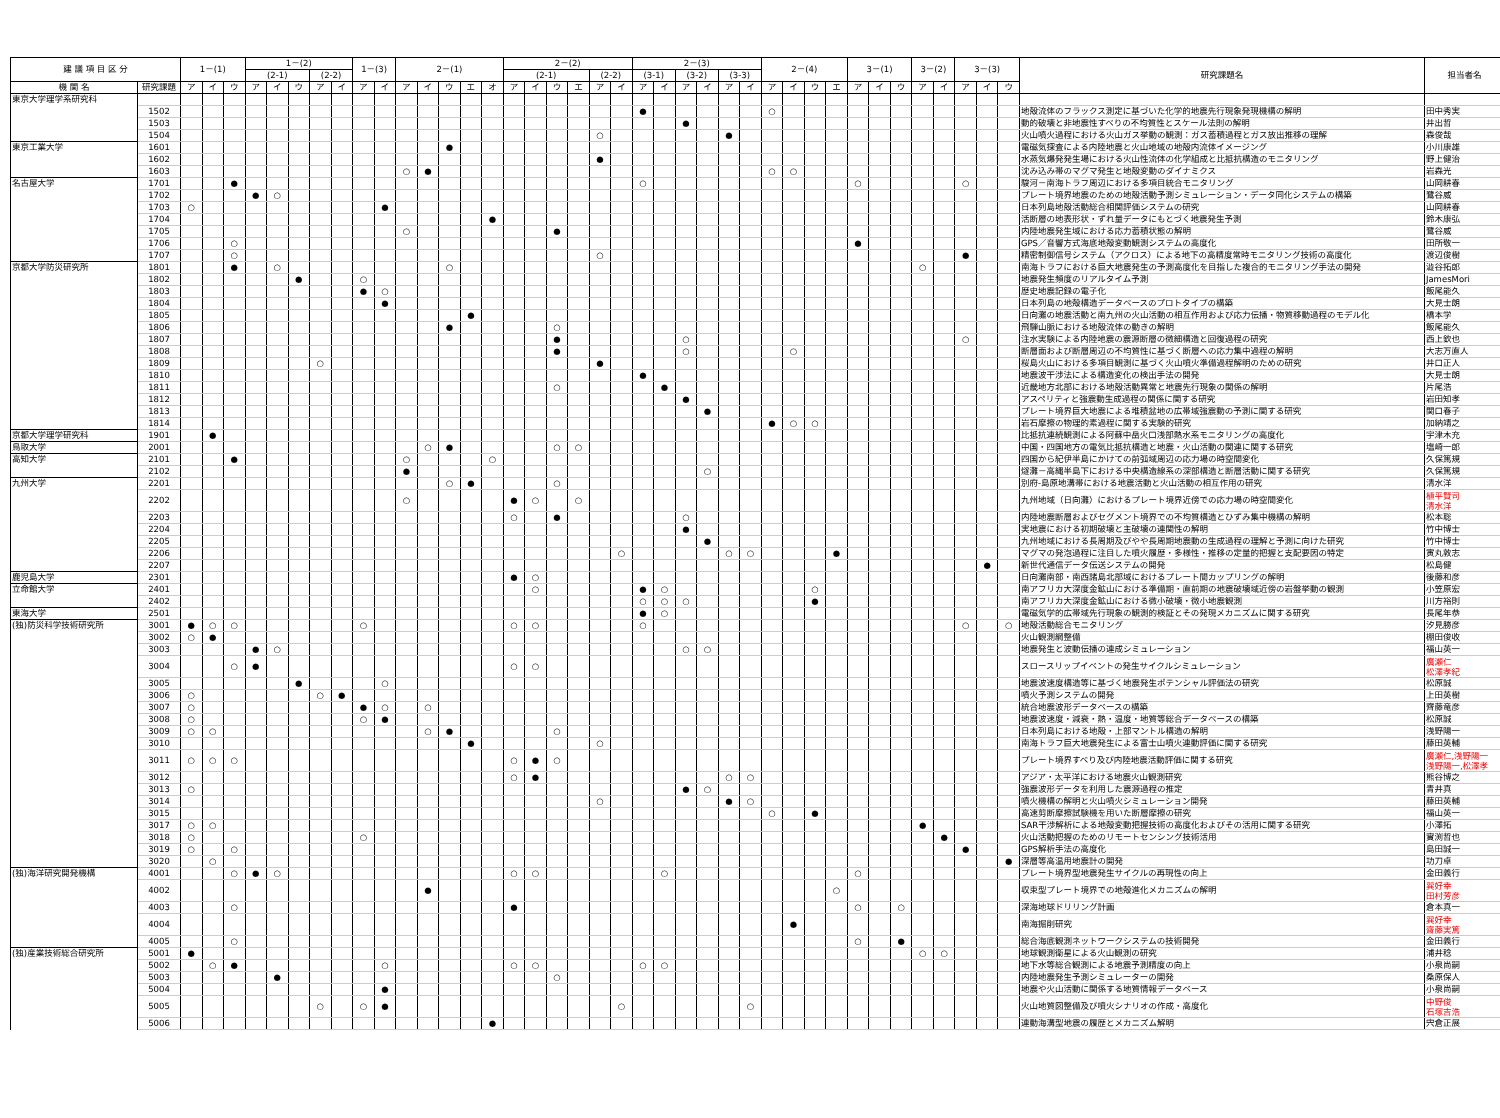| 建 議 項 目 区 分 | | 1－(1) | | | 1－(2) | | | | | 1－(3) | | 2－(1) | | | | | 2－(2) | | | | | | 2－(3) | | | | | | 2－(4) | | | | 3－(1) | | | 3－(2) | | 3－(3) | | | 研究課題名 | 担当者名 |
| --- | --- | --- | --- | --- | --- | --- | --- | --- | --- | --- | --- | --- | --- | --- | --- | --- | --- | --- | --- | --- | --- | --- | --- | --- | --- | --- | --- | --- | --- | --- | --- | --- | --- | --- | --- | --- | --- | --- | --- | --- | --- | --- |
| | | | | | (2-1) | | | (2-2) | | | | | | | | | (2-1) | | | | (2-2) | | (3-1) | | (3-2) | | (3-3) | | | | | | | | | | | | | | | |
| 機 関 名 | 研究課題 | ア | イ | ウ | ア | イ | ウ | ア | イ | ア | イ | ア | イ | ウ | エ | オ | ア | イ | ウ | エ | ア | イ | ア | イ | ア | イ | ア | イ | ア | イ | ウ | エ | ア | イ | ウ | ア | イ | ア | イ | ウ | | |
| 東京大学理学系研究科 | | | | | | | | | | | | | | | | | | | | | | | | | | | | | | | | | | | | | | | | | | |
| | 1502 | | | | | | | | | | | | | | | | | | | | | | ● | | | | | | ○ | | | | | | | | | | | | 地殻流体のフラックス測定に基づいた化学的地震先行現象発現機構の解明 | 田中秀実 |
| | 1503 | | | | | | | | | | | | | | | | | | | | | | | | ● | | | | | | | | | | | | | | | | 動的破壊と非地震性すべりの不均質性とスケール法則の解明 | 井出哲 |
| | 1504 | | | | | | | | | | | | | | | | | | | | ○ | | | | | | ● | | | | | | | | | | | | | | 火山噴火過程における火山ガス挙動の観測：ガス蓄積過程とガス放出推移の理解 | 森俊哉 |
| 東京工業大学 | 1601 | | | | | | | | | | | | | ● | | | | | | | | | | | | | | | | | | | | | | | | | | | 電磁気探査による内陸地震と火山地域の地殻内流体イメージング | 小川康雄 |
| | 1602 | | | | | | | | | | | | | | | | | | | | ● | | | | | | | | | | | | | | | | | | | | 水蒸気爆発発生場における火山性流体の化学組成と比抵抗構造のモニタリング | 野上健治 |
| | 1603 | | | | | | | | | | | ○ | ● | | | | | | | | | | | | | | | | ○ | ○ | | | | | | | | | | | 沈み込み帯のマグマ発生と地殻変動のダイナミクス | 岩森光 |
| 名古屋大学 | 1701 | | | ● | | | | | | | | | | | | | | | | | | | ○ | | | | | | | | | | ○ | | | | | ○ | | | 駿河－南海トラフ周辺における多項目統合モニタリング | 山岡耕春 |
| | 1702 | | | | ● | ○ | | | | | | | | | | | | | | | | | | | | | | | | | | | | | | | | | | | プレート境界地震のための地殻活動予測シミュレーション・データ同化システムの構築 | 鷺谷威 |
| | 1703 | ○ | | | | | | | | | ● | | | | | | | | | | | | | | | | | | | | | | | | | | | | | | 日本列島地殻活動総合相関評価システムの研究 | 山岡耕春 |
| | 1704 | | | | | | | | | | | | | | | ● | | | | | | | | | | | | | | | | | | | | | | | | | 活断層の地表形状・ずれ量データにもとづく地震発生予測 | 鈴木康弘 |
| | 1705 | | | | | | | | | | | ○ | | | | | | | ● | | | | | | | | | | | | | | | | | | | | | | 内陸地震発生域における応力蓄積状態の解明 | 鷺谷威 |
| | 1706 | | | ○ | | | | | | | | | | | | | | | | | | | | | | | | | | | | | ● | | | | | | | | GPS／音響方式海底地殻変動観測システムの高度化 | 田所敬一 |
| | 1707 | | | ○ | | | | | | | | | | | | | | | | | ○ | | | | | | | | | | | | | | | | | ● | | | 精密制御信号システム（アクロス）による地下の高精度常時モニタリング技術の高度化 | 渡辺俊樹 |
| 京都大学防災研究所 | 1801 | | | ● | | ○ | | | | | | | | ○ | | | | | | | | | | | | | | | | | | | | | | ○ | | | | | 南海トラフにおける巨大地震発生の予測高度化を目指した複合的モニタリング手法の開発 | 澁谷拓郎 |
| | 1802 | | | | | | ● | | | ○ | | | | | | | | | | | | | | | | | | | | | | | | | | | | | | | 地震発生頻度のリアルタイム予測 | JamesMori |
| | 1803 | | | | | | | | | ● | ○ | | | | | | | | | | | | | | | | | | | | | | | | | | | | | | 歴史地震記録の電子化 | 飯尾能久 |
| | 1804 | | | | | | | | | | ● | | | | | | | | | | | | | | | | | | | | | | | | | | | | | | 日本列島の地殻構造データベースのプロトタイプの構築 | 大見士朗 |
| | 1805 | | | | | | | | | | | | | | ● | | | | | | | | | | | | | | | | | | | | | | | | | | 日向灘の地震活動と南九州の火山活動の相互作用および応力伝播・物質移動過程のモデル化 | 橋本学 |
| | 1806 | | | | | | | | | | | | | ● | | | | | ○ | | | | | | | | | | | | | | | | | | | | | | 飛騨山脈における地殻流体の動きの解明 | 飯尾能久 |
| | 1807 | | | | | | | | | | | | | | | | | | ● | | | | | | ○ | | | | | | | | | | | | | ○ | | | 注水実験による内陸地震の震源断層の微細構造と回復過程の研究 | 西上欽也 |
| | 1808 | | | | | | | | | | | | | | | | | | ● | | | | | | ○ | | | | | ○ | | | | | | | | | | | 断層面および断層周辺の不均質性に基づく断層への応力集中過程の解明 | 大志万直人 |
| | 1809 | | | | | | | ○ | | | | | | | | | | | | | ● | | | | | | | | | | | | | | | | | | | | 桜島火山における多項目観測に基づく火山噴火準備過程解明のための研究 | 井口正人 |
| | 1810 | | | | | | | | | | | | | | | | | | | | | | ● | | | | | | | | | | | | | | | | | | 地震波干渉法による構造変化の検出手法の開発 | 大見士朗 |
| | 1811 | | | | | | | | | | | | | | | | | | ○ | | | | | ● | | | | | | | | | | | | | | | | | 近畿地方北部における地殻活動異常と地震先行現象の関係の解明 | 片尾浩 |
| | 1812 | | | | | | | | | | | | | | | | | | | | | | | | ● | | | | | | | | | | | | | | | | アスペリティと強震動生成過程の関係に関する研究 | 岩田知孝 |
| | 1813 | | | | | | | | | | | | | | | | | | | | | | | | | ● | | | | | | | | | | | | | | | プレート境界巨大地震による堆積盆地の広帯域強震動の予測に関する研究 | 関口春子 |
| | 1814 | | | | | | | | | | | | | | | | | | | | | | | | | | | | ● | ○ | ○ | | | | | | | | | | 岩石摩擦の物理的素過程に関する実験的研究 | 加納靖之 |
| 京都大学理学研究科 | 1901 | | ● | | | | | | | | | | | | | | | | | | | | | | | | | | | | | | | | | | | | | | 比抵抗連続観測による阿蘇中岳火口浅部熱水系モニタリングの高度化 | 宇津木充 |
| 鳥取大学 | 2001 | | | | | | | | | | | | ○ | ● | | | | | ○ | ○ | | | | | | | | | | | | | | | | | | | | | 中国・四国地方の電気比抵抗構造と地震・火山活動の関連に関する研究 | 塩崎一郎 |
| 高知大学 | 2101 | | | ● | | | | | | | | ○ | | | | ○ | | | | | | | | | | | | | | | | | | | | | | | | | 四国から紀伊半島にかけての前弧域周辺の応力場の時空間変化 | 久保篤規 |
| | 2102 | | | | | | | | | | | ● | | | | | | | | | | | | | | ○ | | | | | | | | | | | | | | | 燧灘－高縄半島下における中央構造線系の深部構造と断層活動に関する研究 | 久保篤規 |
| 九州大学 | 2201 | | | | | | | | | | | | | ○ | ● | | | | ○ | | | | | | | | | | | | | | | | | | | | | | 別府-島原地溝帯における地震活動と火山活動の相互作用の研究 | 清水洋 |
| | 2202 | | | | | | | | | | | ○ | | | | | ● | ○ | | ○ | | | | | | | | | | | | | | | | | | | | | 九州地域（日向灘）におけるプレート境界近傍での応力場の時空間変化 | 植平賢司 清水洋 |
| | 2203 | | | | | | | | | | | | | | | | ○ | | ● | | | | | | ○ | | | | | | | | | | | | | | | | 内陸地震断層およびセグメント境界での不均質構造とひずみ集中機構の解明 | 松本聡 |
| | 2204 | | | | | | | | | | | | | | | | | | | | | | | | ● | | | | | | | | | | | | | | | | 実地震における初期破壊と主破壊の連関性の解明 | 竹中博士 |
| | 2205 | | | | | | | | | | | | | | | | | | | | | | | | | ● | | | | | | | | | | | | | | | 九州地域における長周期及びやや長周期地震動の生成過程の理解と予測に向けた研究 | 竹中博士 |
| | 2206 | | | | | | | | | | | | | | | | | | | | | ○ | | | | | ○ | ○ | | | | ● | | | | | | | | | マグマの発泡過程に注目した噴火履歴・多様性・推移の定量的把握と支配要因の特定 | 寅丸敦志 |
| | 2207 | | | | | | | | | | | | | | | | | | | | | | | | | | | | | | | | | | | | | | ● | | 新世代通信データ伝送システムの開発 | 松島健 |
| 鹿児島大学 | 2301 | | | | | | | | | | | | | | | | ● | ○ | | | | | | | | | | | | | | | | | | | | | | | 日向灘南部・南西諸島北部域におけるプレート間カップリングの解明 | 後藤和彦 |
| 立命館大学 | 2401 | | | | | | | | | | | | | | | | | ○ | | | | | ● | ○ | | | | | | | ○ | | | | | | | | | | 南アフリカ大深度金鉱山における準備期・直前期の地震破壊域近傍の岩盤挙動の観測 | 小笠原宏 |
| | 2402 | | | | | | | | | | | | | | | | | | | | | | ○ | ○ | ○ | | | | | | ● | | | | | | | | | | 南アフリカ大深度金鉱山における微小破壊・微小地震観測 | 川方裕則 |
| 東海大学 | 2501 | | | | | | | | | | | | | | | | | | | | | | ● | ○ | | | | | | | | | | | | | | | | | 電磁気学的広帯域先行現象の観測的検証とその発現メカニズムに関する研究 | 長尾年恭 |
| (独)防災科学技術研究所 | 3001 | ● | ○ | ○ | | | | | | ○ | | | | | | | ○ | ○ | | | | | ○ | | | | | | | | | | | | | | | ○ | | ○ | 地殻活動総合モニタリング | 汐見勝彦 |
| | 3002 | ○ | ● | | | | | | | | | | | | | | | | | | | | | | | | | | | | | | | | | | | | | | 火山観測網整備 | 棚田俊收 |
| | 3003 | | | | ● | ○ | | | | | | | | | | | | | | | | | | | ○ | ○ | | | | | | | | | | | | | | | 地震発生と波動伝播の連成シミュレーション | 福山英一 |
| | 3004 | | | ○ | ● | | | | | | | | | | | | ○ | ○ | | | | | | | | | | | | | | | | | | | | | | | スロースリップイベントの発生サイクルシミュレーション | 廣瀬仁 松澤孝紀 |
| | 3005 | | | | | | ● | | | | ○ | | | | | | | | | | | | | | | | | | | | | | | | | | | | | | 地震波速度構造等に基づく地震発生ポテンシャル評価法の研究 | 松原誠 |
| | 3006 | ○ | | | | | | ○ | ● | | | | | | | | | | | | | | | | | | | | | | | | | | | | | | | | 噴火予測システムの開発 | 上田英樹 |
| | 3007 | ○ | | | | | | | | ● | ○ | | ○ | | | | | | | | | | | | | | | | | | | | | | | | | | | | 統合地震波形データベースの構築 | 齊藤竜彦 |
| | 3008 | ○ | | | | | | | | ○ | ● | | | | | | | | | | | | | | | | | | | | | | | | | | | | | | 地震波速度・減衰・熱・温度・地質等総合データベースの構築 | 松原誠 |
| | 3009 | ○ | ○ | | | | | | | | | | ○ | ● | | | | | ○ | | | | | | | | | | | | | | | | | | | | | | 日本列島における地殻・上部マントル構造の解明 | 浅野陽一 |
| | 3010 | | | | | | | | | | | | | | ● | | | | | | ○ | | | | | | | | | | | | | | | | | | | | 南海トラフ巨大地震発生による富士山噴火連動評価に関する研究 | 藤田英輔 |
| | 3011 | ○ | ○ | ○ | | | | | | | | | | | | | ○ | ● | ○ | | | | | | | | | | | | | | | | | | | | | | プレート境界すべり及び内陸地震活動評価に関する研究 | 廣瀬仁,浅野陽一 浅野陽一,松澤孝 |
| | 3012 | | | | | | | | | | | | | | | | ○ | ● | | | | | | | | | ○ | ○ | | | | | | | | | | | | | アジア・太平洋における地震火山観測研究 | 熊谷博之 |
| | 3013 | ○ | | | | | | | | | | | | | | | | | | | | | | | ● | ○ | | | | | | | | | | | | | | | 強震波形データを利用した震源過程の推定 | 青井真 |
| | 3014 | | | | | | | | | | | | | | | | | | | | ○ | | | | | | ● | ○ | | | | | | | | | | | | | 噴火機構の解明と火山噴火シミュレーション開発 | 藤田英輔 |
| | 3015 | | | | | | | | | | | | | | | | | | | | | | | | | | | | ○ | | ● | | | | | | | | | | 高速剪断摩擦試験機を用いた断層摩擦の研究 | 福山英一 |
| | 3017 | ○ | ○ | | | | | | | | | | | | | | | | | | | | | | | | | | | | | | | | | ● | | | | | SAR干渉解析による地殻変動把握技術の高度化およびその活用に関する研究 | 小澤拓 |
| | 3018 | ○ | | | | | | | | ○ | | | | | | | | | | | | | | | | | | | | | | | | | | | ● | | | | 火山活動把握のためのリモートセンシング技術活用 | 實渕哲也 |
| | 3019 | ○ | | ○ | | | | | | | | | | | | | | | | | | | | | | | | | | | | | | | | | | ● | | | GPS解析手法の高度化 | 島田誠一 |
| | 3020 | | ○ | | | | | | | | | | | | | | | | | | | | | | | | | | | | | | | | | | | | | ● | 深層等高温用地震計の開発 | 功刀卓 |
| (独)海洋研究開発機構 | 4001 | | | ○ | ● | ○ | | | | | | | | | | | ○ | ○ | | | | | | ○ | | | | | | | | | ○ | | | | | | | | プレート境界型地震発生サイクルの再現性の向上 | 金田義行 |
| | 4002 | | | | | | | | | | | | ● | | | | | | | | | | | | | | | | | | | ○ | | | | | | | | | 収束型プレート境界での地殻進化メカニズムの解明 | 巽好幸 田村芳彦 |
| | 4003 | | | ○ | | | | | | | | | | | | | ● | | | | | | | | | | | | | | | | ○ | | ○ | | | | | | 深海地球ドリリング計画 | 倉本真一 |
| | 4004 | | | | | | | | | | | | | | | | | | | | | | | | | | | | | ● | | | | | | | | | | | 南海掘削研究 | 巽好幸 齋藤実篤 |
| | 4005 | | | ○ | | | | | | | | | | | | | | | | | | | | | | | | | | | | | ○ | | ● | | | | | | 総合海底観測ネットワークシステムの技術開発 | 金田義行 |
| (独)産業技術総合研究所 | 5001 | ● | | | | | | | | | | | | | | | | | | | | | | | | | | | | | | | | | | ○ | ○ | | | | 地球観測衛星による火山観測の研究 | 浦井稔 |
| | 5002 | | ○ | ● | | | | | | | ○ | | | | | | ○ | ○ | | | | | ○ | ○ | | | | | | | | | | | | | | | | | 地下水等総合観測による地震予測精度の向上 | 小泉尚嗣 |
| | 5003 | | | | | ● | | | | | | | | | | | | | ○ | | | | | | | | | | | | | | | | | | | | | | 内陸地震発生予測シミュレーターの開発 | 桑原保人 |
| | 5004 | | | | | | | | | | ● | | | | | | | | | | | | | | | | | | | | | | | | | | | | | | 地震や火山活動に関係する地質情報データベース | 小泉尚嗣 |
| | 5005 | | | | | | | ○ | | ○ | ● | | | | | | | | | | | ○ | | | | | | ○ | | | | | | | | | | | | | 火山地質図整備及び噴火シナリオの作成・高度化 | 中野俊 石塚吉浩 |
| | 5006 | | | | | | | | | | | | | | | ● | | | | | | | | | | | | | | | | | | | | | | | | | 連動海溝型地震の履歴とメカニズム解明 | 宍倉正展 |